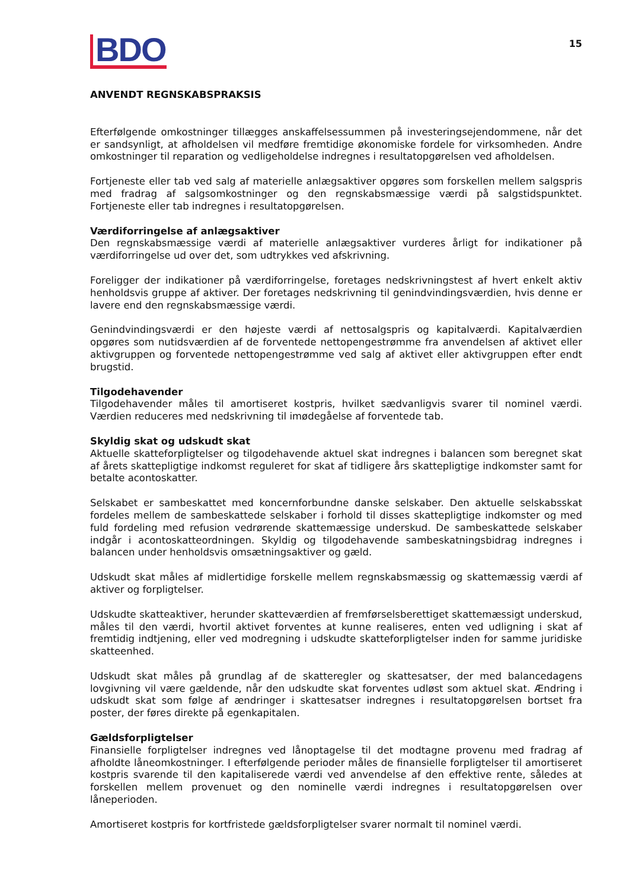BDO
15
ANVENDT REGNSKABSPRAKSIS
Efterfølgende omkostninger tillægges anskaffelsessummen på investeringsejendommene, når det er sandsynligt, at afholdelsen vil medføre fremtidige økonomiske fordele for virksomheden. Andre omkostninger til reparation og vedligeholdelse indregnes i resultatopgørelsen ved afholdelsen.
Fortjeneste eller tab ved salg af materielle anlægsaktiver opgøres som forskellen mellem salgspris med fradrag af salgsomkostninger og den regnskabsmæssige værdi på salgstidspunktet. Fortjeneste eller tab indregnes i resultatopgørelsen.
Værdiforringelse af anlægsaktiver
Den regnskabsmæssige værdi af materielle anlægsaktiver vurderes årligt for indikationer på værdiforringelse ud over det, som udtrykkes ved afskrivning.
Foreligger der indikationer på værdiforringelse, foretages nedskrivningstest af hvert enkelt aktiv henholdsvis gruppe af aktiver. Der foretages nedskrivning til genindvindingsværdien, hvis denne er lavere end den regnskabsmæssige værdi.
Genindvindingsværdi er den højeste værdi af nettosalgspris og kapitalværdi. Kapitalværdien opgøres som nutidsværdien af de forventede nettopengestrømme fra anvendelsen af aktivet eller aktivgruppen og forventede nettopengestrømme ved salg af aktivet eller aktivgruppen efter endt brugstid.
Tilgodehavender
Tilgodehavender måles til amortiseret kostpris, hvilket sædvanligvis svarer til nominel værdi. Værdien reduceres med nedskrivning til imødegåelse af forventede tab.
Skyldig skat og udskudt skat
Aktuelle skatteforpligtelser og tilgodehavende aktuel skat indregnes i balancen som beregnet skat af årets skattepligtige indkomst reguleret for skat af tidligere års skattepligtige indkomster samt for betalte acontoskatter.
Selskabet er sambeskattet med koncernforbundne danske selskaber. Den aktuelle selskabsskat fordeles mellem de sambeskattede selskaber i forhold til disses skattepligtige indkomster og med fuld fordeling med refusion vedrørende skattemæssige underskud. De sambeskattede selskaber indgår i acontoskatteordningen. Skyldig og tilgodehavende sambeskatningsbidrag indregnes i balancen under henholdsvis omsætningsaktiver og gæld.
Udskudt skat måles af midlertidige forskelle mellem regnskabsmæssig og skattemæssig værdi af aktiver og forpligtelser.
Udskudte skatteaktiver, herunder skatteværdien af fremførselsberettiget skattemæssigt underskud, måles til den værdi, hvortil aktivet forventes at kunne realiseres, enten ved udligning i skat af fremtidig indtjening, eller ved modregning i udskudte skatteforpligtelser inden for samme juridiske skatteenhed.
Udskudt skat måles på grundlag af de skatteregler og skattesatser, der med balancedagens lovgivning vil være gældende, når den udskudte skat forventes udløst som aktuel skat. Ændring i udskudt skat som følge af ændringer i skattesatser indregnes i resultatopgørelsen bortset fra poster, der føres direkte på egenkapitalen.
Gældsforpligtelser
Finansielle forpligtelser indregnes ved lånoptagelse til det modtagne provenu med fradrag af afholdte låneomkostninger. I efterfølgende perioder måles de finansielle forpligtelser til amortiseret kostpris svarende til den kapitaliserede værdi ved anvendelse af den effektive rente, således at forskellen mellem provenuet og den nominelle værdi indregnes i resultatopgørelsen over låneperioden.
Amortiseret kostpris for kortfristede gældsforpligtelser svarer normalt til nominel værdi.